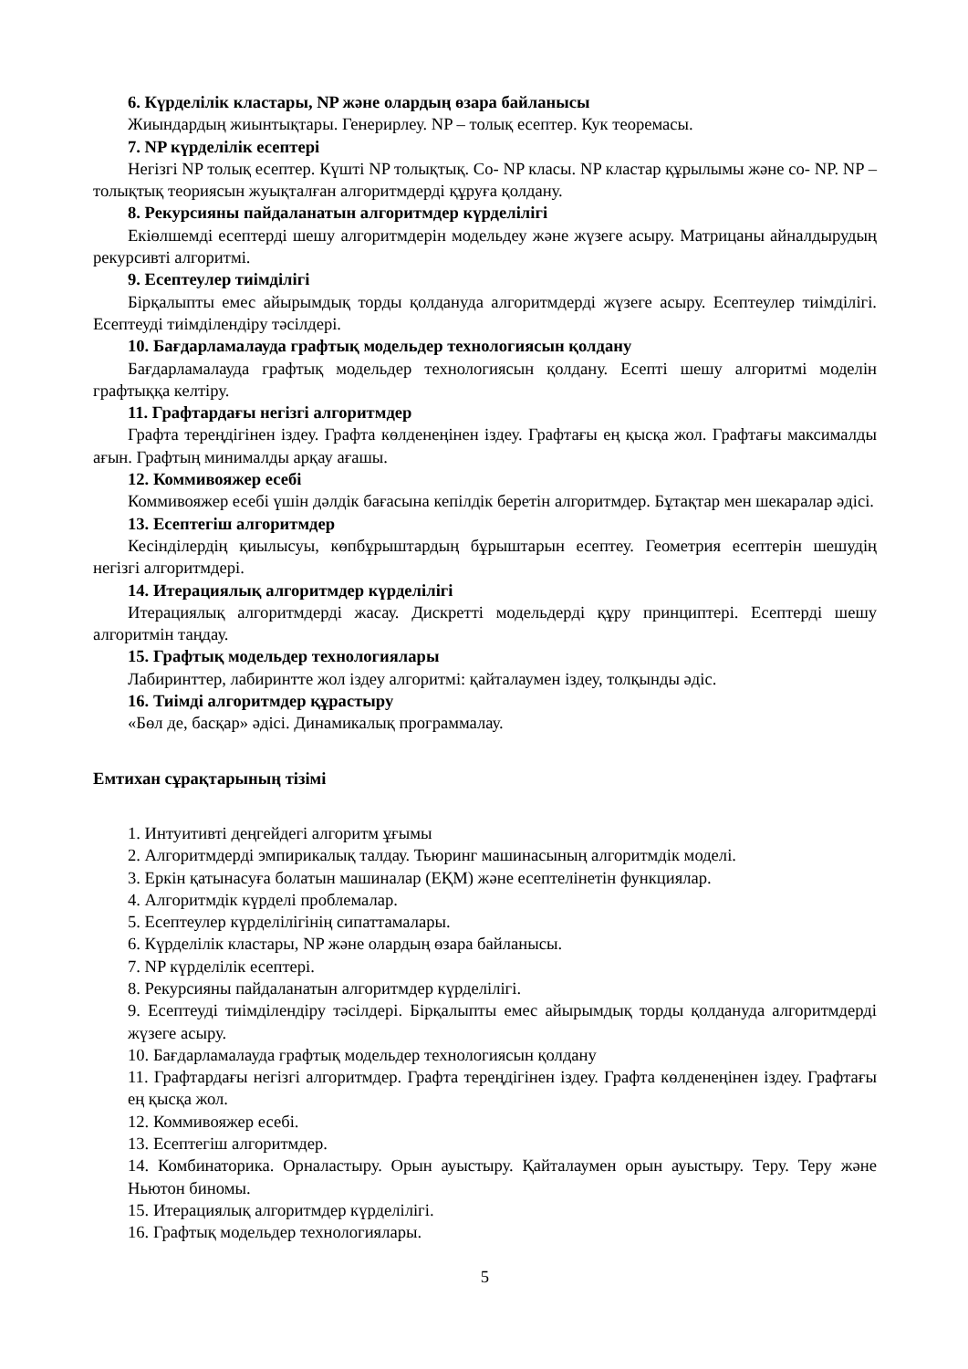6. Күрделілік кластары, NP және олардың өзара байланысы
Жиындардың жиынтықтары. Генерирлеу. NP – толық есептер. Кук теоремасы.
7. NP күрделілік есептері
Негізгі NP толық есептер. Күшті NP толықтық. Co- NP класы. NP кластар құрылымы және co- NP. NP –толықтық теориясын жуықталған алгоритмдерді құруға қолдану.
8. Рекурсияны пайдаланатын алгоритмдер күрделілігі
Екіөлшемді есептерді шешу алгоритмдерін модельдеу және жүзеге асыру. Матрицаны айналдырудың рекурсивті алгоритмі.
9. Есептеулер тиімділігі
Бірқалыпты емес айырымдық торды қолдануда алгоритмдерді жүзеге асыру. Есептеулер тиімділігі. Есептеуді тиімділендіру тәсілдері.
10. Бағдарламалауда графтық модельдер технологиясын қолдану
Бағдарламалауда графтық модельдер технологиясын қолдану. Есепті шешу алгоритмі моделін графтыққа келтіру.
11. Графтардағы негізгі алгоритмдер
Графта тереңдігінен іздеу. Графта көлденеңінен іздеу. Графтағы ең қысқа жол. Графтағы максималды ағын. Графтың минималды арқау ағашы.
12. Коммивояжер есебі
Коммивояжер есебі үшін дәлдік бағасына кепілдік беретін алгоритмдер. Бұтақтар мен шекаралар әдісі.
13. Есептегіш алгоритмдер
Кесінділердің қиылысуы, көпбұрыштардың бұрыштарын есептеу. Геометрия есептерін шешудің негізгі алгоритмдері.
14. Итерациялық алгоритмдер күрделілігі
Итерациялық алгоритмдерді жасау. Дискретті модельдерді құру принциптері. Есептерді шешу алгоритмін таңдау.
15. Графтық модельдер технологиялары
Лабиринттер, лабиринтте жол іздеу алгоритмі: қайталаумен іздеу, толқынды әдіс.
16. Тиімді алгоритмдер құрастыру
«Бөл де, басқар» әдісі. Динамикалық программалау.
Емтихан сұрақтарының тізімі
1. Интуитивті деңгейдегі алгоритм ұғымы
2. Алгоритмдерді эмпирикалық талдау. Тьюринг машинасының алгоритмдік моделі.
3. Еркін қатынасуға болатын машиналар (ЕҚМ) және есептелінетін функциялар.
4. Алгоритмдік күрделі проблемалар.
5. Есептеулер күрделілігінің сипаттамалары.
6. Күрделілік кластары, NP және олардың өзара байланысы.
7. NP күрделілік есептері.
8. Рекурсияны пайдаланатын алгоритмдер күрделілігі.
9. Есептеуді тиімділендіру тәсілдері. Бірқалыпты емес айырымдық торды қолдануда алгоритмдерді жүзеге асыру.
10. Бағдарламалауда графтық модельдер технологиясын қолдану
11. Графтардағы негізгі алгоритмдер. Графта тереңдігінен іздеу. Графта көлденеңінен іздеу. Графтағы ең қысқа жол.
12. Коммивояжер есебі.
13. Есептегіш алгоритмдер.
14. Комбинаторика. Орналастыру. Орын ауыстыру. Қайталаумен орын ауыстыру. Теру. Теру және Ньютон биномы.
15. Итерациялық алгоритмдер күрделілігі.
16. Графтық модельдер технологиялары.
5